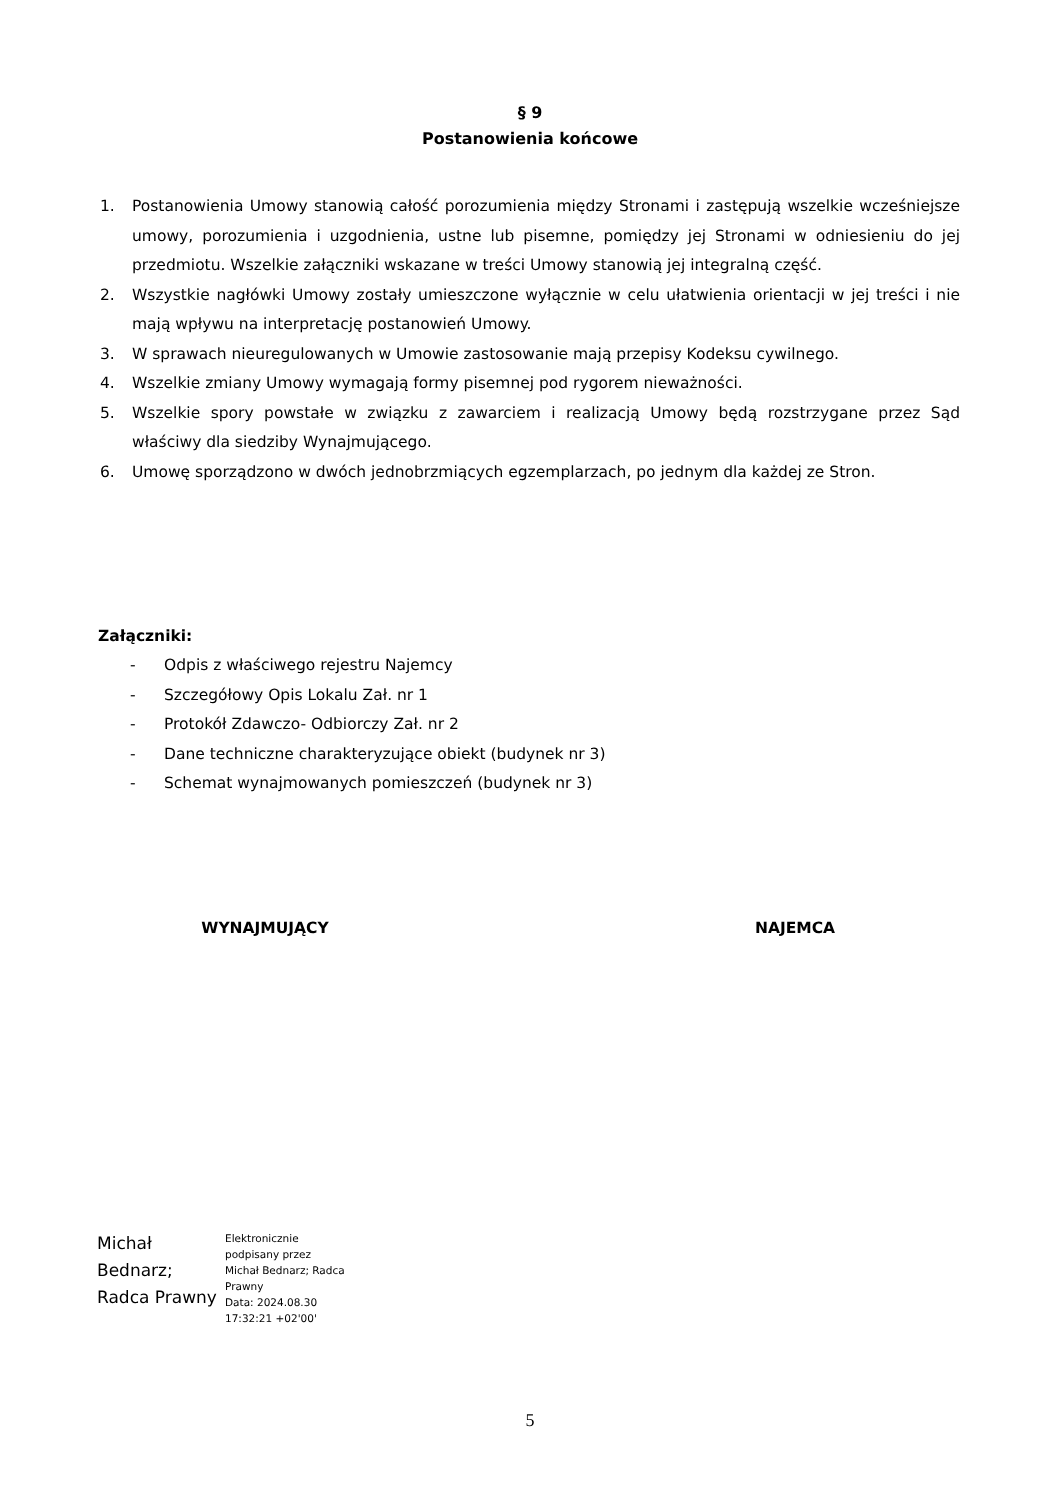§ 9
Postanowienia końcowe
1. Postanowienia Umowy stanowią całość porozumienia między Stronami i zastępują wszelkie wcześniejsze umowy, porozumienia i uzgodnienia, ustne lub pisemne, pomiędzy jej Stronami w odniesieniu do jej przedmiotu. Wszelkie załączniki wskazane w treści Umowy stanowią jej integralną część.
2. Wszystkie nagłówki Umowy zostały umieszczone wyłącznie w celu ułatwienia orientacji w jej treści i nie mają wpływu na interpretację postanowień Umowy.
3. W sprawach nieuregulowanych w Umowie zastosowanie mają przepisy Kodeksu cywilnego.
4. Wszelkie zmiany Umowy wymagają formy pisemnej pod rygorem nieważności.
5. Wszelkie spory powstałe w związku z zawarciem i realizacją Umowy będą rozstrzygane przez Sąd właściwy dla siedziby Wynajmującego.
6. Umowę sporządzono w dwóch jednobrzmiących egzemplarzach, po jednym dla każdej ze Stron.
Załączniki:
- Odpis z właściwego rejestru Najemcy
- Szczegółowy Opis Lokalu Zał. nr 1
- Protokół Zdawczo- Odbiorczy Zał. nr 2
- Dane techniczne charakteryzujące obiekt (budynek nr 3)
- Schemat wynajmowanych pomieszczeń (budynek nr 3)
WYNAJMUJĄCY NAJEMCA
Michał
Bednarz;
Radca Prawny
Elektronicznie
podpisany przez
Michał Bednarz; Radca
Prawny
Data: 2024.08.30
17:32:21 +02'00'
5